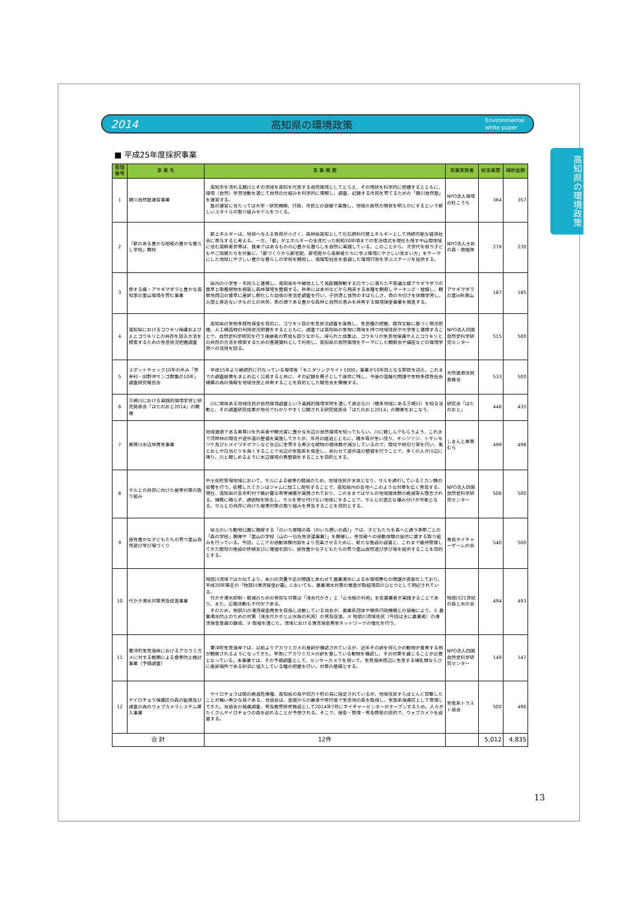2014 高知県の環境政策 Environmental
white paper
高知県の環境政策
■ 平成25年度採択事業
| 整理番号 | 事 業 名 | 事 業 概 要 | 事業実施者 | 総事業費 | 補助金額 |
| --- | --- | --- | --- | --- | --- |
| 1 | 鏡川自然塾運営事業 | 高知市を流れる鏡川とその流域を高知を代表する自然環境としてとらえ、その現状を科学的に把握するとともに、環境（自然）学習活動を通じて自然の仕組みを科学的に理解し、調査、記録する市民を育てるための「鏡川自然塾」を運営する。 塾の運営に当たっては大学・研究機関、行政、市民との協働で実施し、地域の自然の現状を明らかにするという新しいスタイルの取り組みモデルをつくる。 | NPO法人環境の杜こうち | 364 | 357 |
| 2 | 「薪のある豊かな昭和の豊かな暮らし学校」開校 | 薪エネルギーは、地球へ与える負荷が小さく、森林県高知として化石燃料代替エネルギーとして持続可能な経済社会に寄与すると考える。一方、「薪」がエネルギーの主流だった昭和30年頃までの生活様式を現在も残す中山間地域に住む高齢者世帯は、質素ではあるものの心豊かな暮らしを自然に実践している。このことから、次世代を担う子どもやご両親たちを対象に、「薪づくりから薪宅配、薪宅配から高齢者たちに学ぶ環境にやさしい住まい方」をテーマにした地球にやさしい豊かな暮らしの学校を開校し、循環型社会を意識した環境行政を学ぶステージを提供する。 | NPO法人土佐の森・救援隊 | 279 | 230 |
| 3 | 旅する蝶・アサギマダラと豊かな高知家の里山環境を育む事業 | 県内の小学生・市民らと連携し、高知県を中継地として長距離移動するロマンに満ちた不思議な蝶アサギマダラの食草と吸蜜植物を植栽し森林環境を整備する。秋季には本州などから飛来する本種を観察しマーキング・放蝶し、観察地周辺の食草に産卵し孵化した幼虫の生活史調査を行い、子供達と自然のすばらしさ、命の大切さを体験学習し、人間と身近ないきものとの共存、命の源である豊かな森林と自然の恵みを共有する環境保全事業を推進する。 | アサギマダラの里in秋葉山 | 187 | 185 |
| 4 | 高知県におけるコウモリ保護および人とコウモリとの共存を図る方法を模索するための生息状況把握調査 | 高知県の生物多様性保全を目的に、コウモリ目の生息状況調査を実施し、生息種の把握、既存文献に基づく現況把握、人工構造物の利用状況把握をするとともに、調査では高知県の生物に興味を持つ地域住民や大学生と連携することで、自然史科学研究を行う後継者の育成も図りながら、得られた成果は、コウモリの生息地保護や人とコウモリとの共存の方法を模索するための基礎資料として利用し、高知県の自然環境をテーマにした観察会や講座などの環境学習への活用を図る。 | NPO法人四国自然史科学研究センター | 515 | 500 |
| 5 | スポットチェック10年の歩み「奈半利・田野沖サンゴ群集の10年」調査研究報告会 | 平成15年より継続的に行なっている環境省「モニタリングサイト1000」事業が10年目となる節目を迎え、これまでの調査結果をまとめ広く公表すると共に、その記録を冊子として後世に残し、今後の温暖化問題や生物多様性社会構築の為の情報を地域住民と共有することを目的とした報告会を開催する。 | 天然資源活用委員会 | 533 | 500 |
| 6 | 三崎川における実践的環境学習と研究発表会「はたのおと2014」の開催 | 川に興味ある地域住民が自然環境調査という実践的環境学習を通して身近な川（幡多地域にある三崎川）を知る活動と、その調査研究成果が地元でわかりやすく公開される研究発表会「はたのおと2014」の開催をおこなう。 | 研究会「はたのおと」 | 446 | 435 |
| 7 | 黒尊川水辺林再生事業 | 地域資源である黒尊川を外来者や観光客に豊かな水辺の自然環境を知ってもらい、川に親しんでもらうよう、これまで河畔林の間伐や遊歩道の整備を実施してきたが、年月の経過とともに、雑木等が生い茂り、キシツツジ、トサシモツケ及びヒメイワギボウシなど水辺に生育する希少な植物の個体数が減少しているので、間伐や枝切り等を行い、風とおしや日当たりを良くすることで水辺の生態系を保全し、あわせて遊歩道の整備を行うことで、多くの人が川辺に降り、川と親しめるように水辺環境の再整備をすることを目的とする。 | しまんと黒尊むら | 499 | 498 |
| 8 | サルとの共存に向けた被害対策の取り組み | 中土佐町笹場地域において、サルによる被害の軽減のため、地域住民が主体となり、サルを誘引しているミカン類の収穫を行う。収穫したミカンはジャムに加工し配布することで、高知県内の各地へこのような対策を広く普及する。現在、高知県の各市町村で無計画な有害捕獲が実施されており、このままではサルの地域個体群の絶滅等も懸念される。捕獲に頼らず、誘因物を除去し、サルを寄せ付けない地域にすることで、サルとの適正な棲み分けが可能となる。サルとの共存に向けた被害対策の取り組みを普及することを目的とする。 | NPO法人四国自然史科学研究センター | 506 | 500 |
| 9 | 感性豊かな子どもたちの育つ里山自然遊び学び場づくり | 県立のいち動物公園に隣接する「のいち冒険の森（のいち憩いの森）」では、子どもたちを森へと誘う季節ごとの「森の学校」開催や「里山の学校（山の一日先生派遣事業）」を開催し、参加者への感動体験の提供に資する取り組みを行っている。今回、ここでの感動体験内容をより充実させるために、新たな施設の設置と、これまで維持管理してきた既存の施設の修繕並びに増強を図り、感性豊かな子どもたちの育つ里山自然遊び学び場を提供することを目的とする。 | 香長ネイチャーゲームの会 | 540 | 500 |
| 10 | 代かき濁水対策普及促進事業 | 物部川流域ではかねてより、本川の流量不足の問題とあわせて農業濁水による水環境悪化の問題が表面化しており、平成20年策定の「物部川清流保全計画」においても、農業濁水対策の推進が取組項目のひとつとして明記されている。 代かき濁水抑制・軽減のための有効な対策は「浅水代かき」と「止水板の利用」を各農業者が実践することであり、また、広報活動も不可欠である。 そのため、物部川の清流保全再生を目指し活動している当会が、農業系団体や関係行政機関との協働により、① 農業濁水防止のための対策（浅水代かきと止水板の利用）の普及促進、② 物部川流域住民（今回は主に農業者）の清流保全意識の醸成、③ 取組を通じた、流域における清流保全再生ネットワークの強化を行う。 | 物部川21世紀の森と水の会 | 494 | 493 |
| 11 | 東洋町生見海岸におけるアカウミガメに対する獣類による食害防止検討事業（予備調査） | 東洋町生見海岸では、以前よりアカウミガメの産卵が確認されているが、近年その卵を何らかの動物が食害する例が観察されるようになってきた。早急にアカウミガメの卵を食している動物を確認し、その対策を講じることが必要となっている。本事業では、その予備調査として、センサーカメラを用いて、生見海岸周辺に生息する哺乳類ならびに産卵場所である砂浜に侵入している種の把握を行い、対策の基礎とする。 | NPO法人四国自然史科学研究センター | 149 | 147 |
| 12 | ヤイロチョウ保護区の森の監視及び調査の為のウェブカメラシステム導入事業 | ヤイロチョウは国の絶滅危惧種、高知県の鳥や四万十町の鳥に指定されているが、地域住民すらほとんど目撃したことが無い希少な鳥である。当協会は、全国からの募金や寄付金で生息地の森を取得し、生態系保護区として管理してきた。当協会の保護調査、普及教育研修施設として2014年7月にネイチャーセンターがオープンするため、人々がたくさんヤイロチョウの森を訪れることが予想される。そこで、保全・管理・普及啓発の目的で、ウェブカメラを設置する。 | 生態系トラスト協会 | 500 | 490 |
| 合 計 | | 12件 | | 5,012 | 4,835 |
13